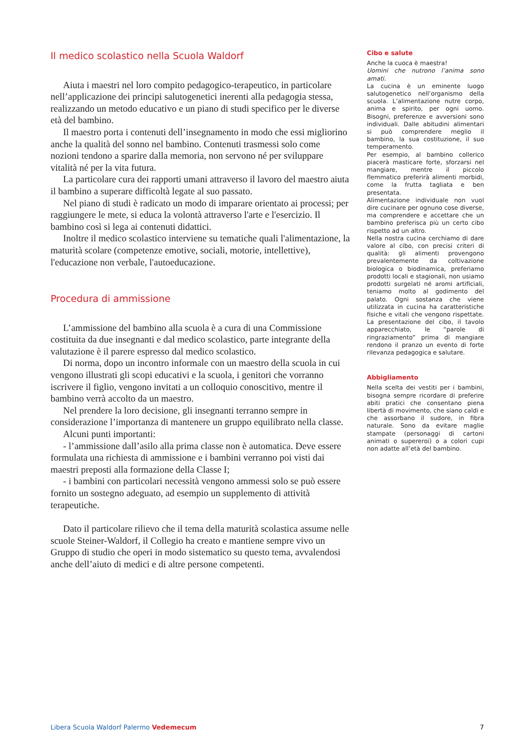Il medico scolastico nella Scuola Waldorf
Aiuta i maestri nel loro compito pedagogico-terapeutico, in particolare nell’applicazione dei principi salutogenetici inerenti alla pedagogia stessa, realizzando un metodo educativo e un piano di studi specifico per le diverse età del bambino.
Il maestro porta i contenuti dell’insegnamento in modo che essi migliorino anche la qualità del sonno nel bambino. Contenuti trasmessi solo come nozioni tendono a sparire dalla memoria, non servono né per sviluppare vitalità né per la vita futura.
La particolare cura dei rapporti umani attraverso il lavoro del maestro aiuta il bambino a superare difficoltà legate al suo passato.
Nel piano di studi è radicato un modo di imparare orientato ai processi; per raggiungere le mete, si educa la volontà attraverso l'arte e l'esercizio. Il bambino così si lega ai contenuti didattici.
Inoltre il medico scolastico interviene su tematiche quali l'alimentazione, la maturità scolare (competenze emotive, sociali, motorie, intellettive), l'educazione non verbale, l'autoeducazione.
Procedura di ammissione
L’ammissione del bambino alla scuola è a cura di una Commissione costituita da due insegnanti e dal medico scolastico, parte integrante della valutazione è il parere espresso dal medico scolastico.
Di norma, dopo un incontro informale con un maestro della scuola in cui vengono illustrati gli scopi educativi e la scuola, i genitori che vorranno iscrivere il figlio, vengono invitati a un colloquio conoscitivo, mentre il bambino verrà accolto da un maestro.
Nel prendere la loro decisione, gli insegnanti terranno sempre in considerazione l’importanza di mantenere un gruppo equilibrato nella classe.
Alcuni punti importanti:
- l’ammissione dall’asilo alla prima classe non è automatica. Deve essere formulata una richiesta di ammissione e i bambini verranno poi visti dai maestri preposti alla formazione della Classe I;
- i bambini con particolari necessità vengono ammessi solo se può essere fornito un sostegno adeguato, ad esempio un supplemento di attività terapeutiche.
Dato il particolare rilievo che il tema della maturità scolastica assume nelle scuole Steiner-Waldorf, il Collegio ha creato e mantiene sempre vivo un Gruppo di studio che operi in modo sistematico su questo tema, avvalendosi anche dell’aiuto di medici e di altre persone competenti.
Cibo e salute
Anche la cuoca è maestra!
Uomini che nutrono l’anima sono amati.
La cucina è un eminente luogo salutogenetico nell’organismo della scuola. L’alimentazione nutre corpo, anima e spirito, per ogni uomo. Bisogni, preferenze e avversioni sono individuali. Dalle abitudini alimentari si può comprendere meglio il bambino, la sua costituzione, il suo temperamento.
Per esempio, al bambino collerico piacerà masticare forte, sforzarsi nel mangiare, mentre il piccolo flemmatico preferirà alimenti morbidi, come la frutta tagliata e ben presentata.
Alimentazione individuale non vuol dire cucinare per ognuno cose diverse, ma comprendere e accettare che un bambino preferisca più un certo cibo rispetto ad un altro.
Nella nostra cucina cerchiamo di dare valore al cibo, con precisi criteri di qualità: gli alimenti provengono prevalentemente da coltivazione biologica o biodinamica, preferiamo prodotti locali e stagionali, non usiamo prodotti surgelati né aromi artificiali, teniamo molto al godimento del palato. Ogni sostanza che viene utilizzata in cucina ha caratteristiche fisiche e vitali che vengono rispettate. La presentazione del cibo, il tavolo apparecchiato, le “parole di ringraziamento” prima di mangiare rendono il pranzo un evento di forte rilevanza pedagogica e salutare.
Abbigliamento
Nella scelta dei vestiti per i bambini, bisogna sempre ricordare di preferire abiti pratici che consentano piena libertà di movimento, che siano caldi e che assorbano il sudore, in fibra naturale. Sono da evitare maglie stampate (personaggi di cartoni animati o supereroi) o a colori cupi non adatte all’età del bambino.
Libera Scuola Waldorf Palermo Vedemecum 7